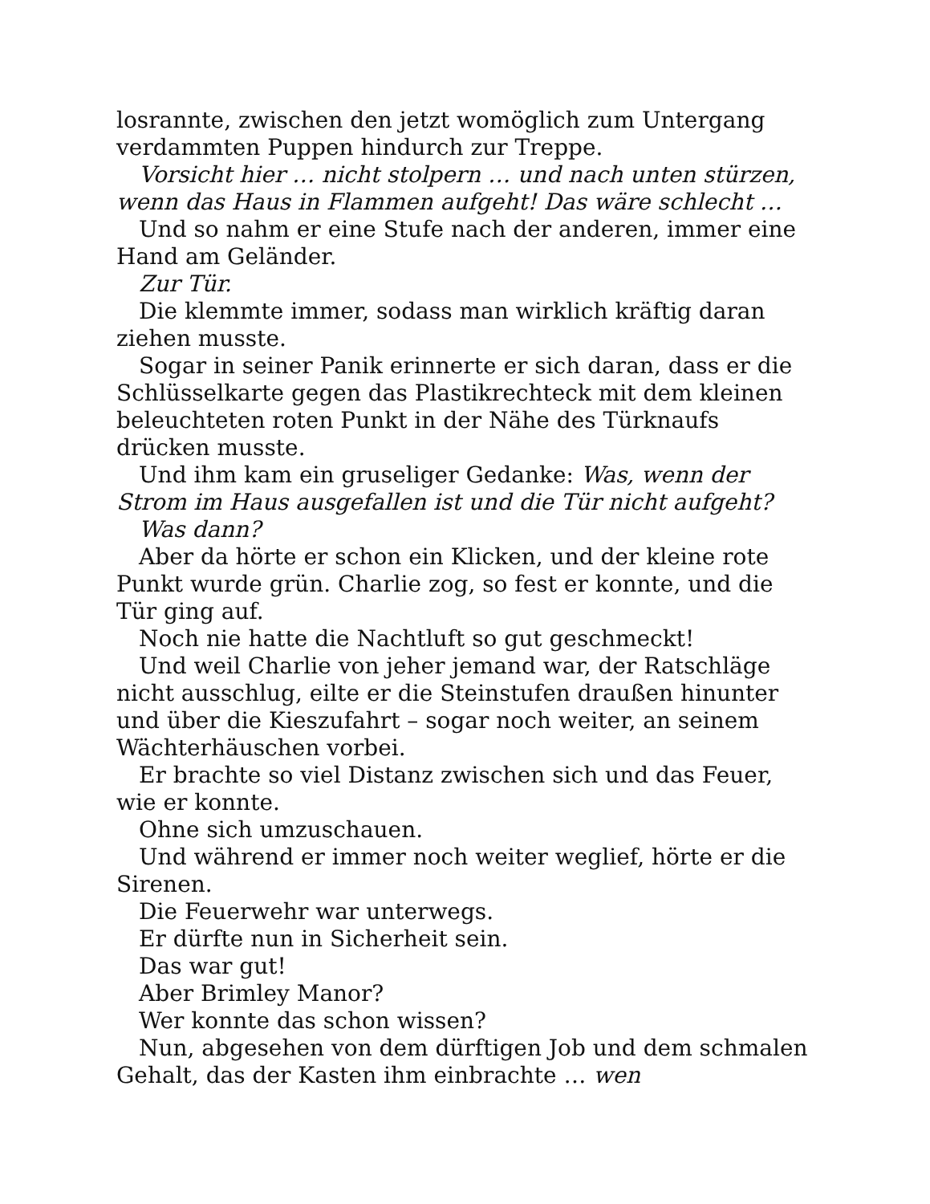losrannte, zwischen den jetzt womöglich zum Untergang verdammten Puppen hindurch zur Treppe.
Vorsicht hier … nicht stolpern … und nach unten stürzen, wenn das Haus in Flammen aufgeht! Das wäre schlecht …
Und so nahm er eine Stufe nach der anderen, immer eine Hand am Geländer.
Zur Tür.
Die klemmte immer, sodass man wirklich kräftig daran ziehen musste.
Sogar in seiner Panik erinnerte er sich daran, dass er die Schlüsselkarte gegen das Plastikrechteck mit dem kleinen beleuchteten roten Punkt in der Nähe des Türknaufs drücken musste.
Und ihm kam ein gruseliger Gedanke: Was, wenn der Strom im Haus ausgefallen ist und die Tür nicht aufgeht?
Was dann?
Aber da hörte er schon ein Klicken, und der kleine rote Punkt wurde grün. Charlie zog, so fest er konnte, und die Tür ging auf.
Noch nie hatte die Nachtluft so gut geschmeckt!
Und weil Charlie von jeher jemand war, der Ratschläge nicht ausschlug, eilte er die Steinstufen draußen hinunter und über die Kieszufahrt – sogar noch weiter, an seinem Wächterhäuschen vorbei.
Er brachte so viel Distanz zwischen sich und das Feuer, wie er konnte.
Ohne sich umzuschauen.
Und während er immer noch weiter weglief, hörte er die Sirenen.
Die Feuerwehr war unterwegs.
Er dürfte nun in Sicherheit sein.
Das war gut!
Aber Brimley Manor?
Wer konnte das schon wissen?
Nun, abgesehen von dem dürftigen Job und dem schmalen Gehalt, das der Kasten ihm einbrachte … wen